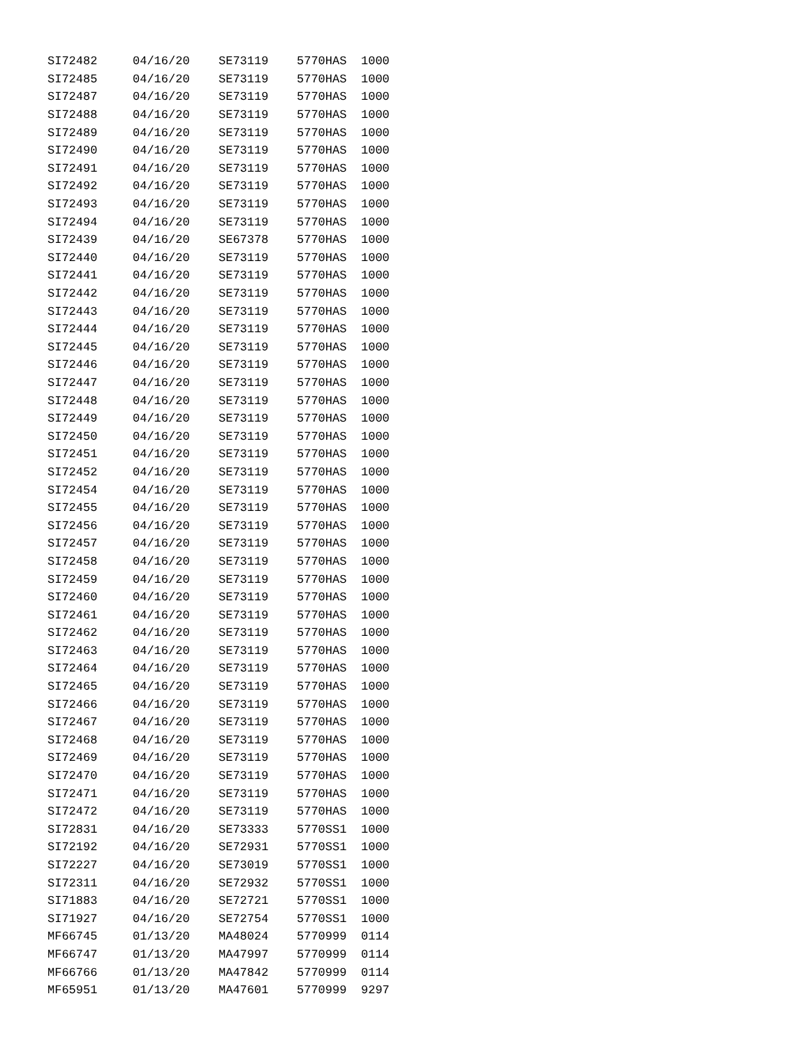| SI72482 | 04/16/20 | SE73119 | 5770HAS | 1000 |
| SI72485 | 04/16/20 | SE73119 | 5770HAS | 1000 |
| SI72487 | 04/16/20 | SE73119 | 5770HAS | 1000 |
| SI72488 | 04/16/20 | SE73119 | 5770HAS | 1000 |
| SI72489 | 04/16/20 | SE73119 | 5770HAS | 1000 |
| SI72490 | 04/16/20 | SE73119 | 5770HAS | 1000 |
| SI72491 | 04/16/20 | SE73119 | 5770HAS | 1000 |
| SI72492 | 04/16/20 | SE73119 | 5770HAS | 1000 |
| SI72493 | 04/16/20 | SE73119 | 5770HAS | 1000 |
| SI72494 | 04/16/20 | SE73119 | 5770HAS | 1000 |
| SI72439 | 04/16/20 | SE67378 | 5770HAS | 1000 |
| SI72440 | 04/16/20 | SE73119 | 5770HAS | 1000 |
| SI72441 | 04/16/20 | SE73119 | 5770HAS | 1000 |
| SI72442 | 04/16/20 | SE73119 | 5770HAS | 1000 |
| SI72443 | 04/16/20 | SE73119 | 5770HAS | 1000 |
| SI72444 | 04/16/20 | SE73119 | 5770HAS | 1000 |
| SI72445 | 04/16/20 | SE73119 | 5770HAS | 1000 |
| SI72446 | 04/16/20 | SE73119 | 5770HAS | 1000 |
| SI72447 | 04/16/20 | SE73119 | 5770HAS | 1000 |
| SI72448 | 04/16/20 | SE73119 | 5770HAS | 1000 |
| SI72449 | 04/16/20 | SE73119 | 5770HAS | 1000 |
| SI72450 | 04/16/20 | SE73119 | 5770HAS | 1000 |
| SI72451 | 04/16/20 | SE73119 | 5770HAS | 1000 |
| SI72452 | 04/16/20 | SE73119 | 5770HAS | 1000 |
| SI72454 | 04/16/20 | SE73119 | 5770HAS | 1000 |
| SI72455 | 04/16/20 | SE73119 | 5770HAS | 1000 |
| SI72456 | 04/16/20 | SE73119 | 5770HAS | 1000 |
| SI72457 | 04/16/20 | SE73119 | 5770HAS | 1000 |
| SI72458 | 04/16/20 | SE73119 | 5770HAS | 1000 |
| SI72459 | 04/16/20 | SE73119 | 5770HAS | 1000 |
| SI72460 | 04/16/20 | SE73119 | 5770HAS | 1000 |
| SI72461 | 04/16/20 | SE73119 | 5770HAS | 1000 |
| SI72462 | 04/16/20 | SE73119 | 5770HAS | 1000 |
| SI72463 | 04/16/20 | SE73119 | 5770HAS | 1000 |
| SI72464 | 04/16/20 | SE73119 | 5770HAS | 1000 |
| SI72465 | 04/16/20 | SE73119 | 5770HAS | 1000 |
| SI72466 | 04/16/20 | SE73119 | 5770HAS | 1000 |
| SI72467 | 04/16/20 | SE73119 | 5770HAS | 1000 |
| SI72468 | 04/16/20 | SE73119 | 5770HAS | 1000 |
| SI72469 | 04/16/20 | SE73119 | 5770HAS | 1000 |
| SI72470 | 04/16/20 | SE73119 | 5770HAS | 1000 |
| SI72471 | 04/16/20 | SE73119 | 5770HAS | 1000 |
| SI72472 | 04/16/20 | SE73119 | 5770HAS | 1000 |
| SI72831 | 04/16/20 | SE73333 | 5770SS1 | 1000 |
| SI72192 | 04/16/20 | SE72931 | 5770SS1 | 1000 |
| SI72227 | 04/16/20 | SE73019 | 5770SS1 | 1000 |
| SI72311 | 04/16/20 | SE72932 | 5770SS1 | 1000 |
| SI71883 | 04/16/20 | SE72721 | 5770SS1 | 1000 |
| SI71927 | 04/16/20 | SE72754 | 5770SS1 | 1000 |
| MF66745 | 01/13/20 | MA48024 | 5770999 | 0114 |
| MF66747 | 01/13/20 | MA47997 | 5770999 | 0114 |
| MF66766 | 01/13/20 | MA47842 | 5770999 | 0114 |
| MF65951 | 01/13/20 | MA47601 | 5770999 | 9297 |